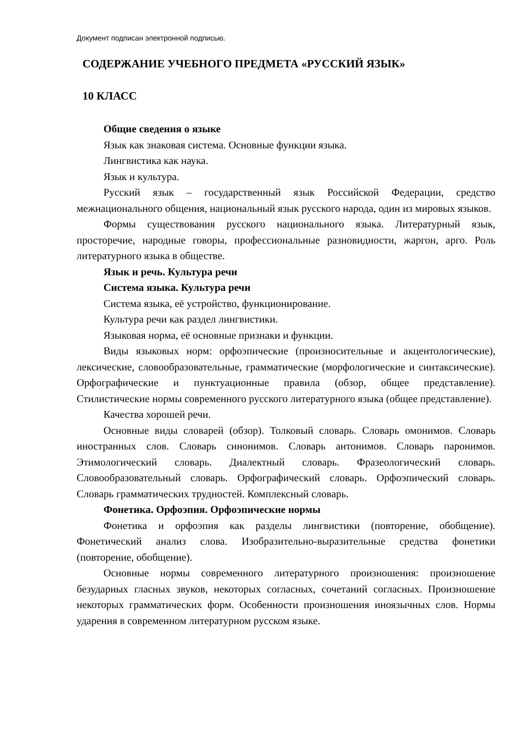Документ подписан электронной подписью.
СОДЕРЖАНИЕ УЧЕБНОГО ПРЕДМЕТА «РУССКИЙ ЯЗЫК»
10 КЛАСС
Общие сведения о языке
Язык как знаковая система. Основные функции языка.
Лингвистика как наука.
Язык и культура.
Русский язык – государственный язык Российской Федерации, средство межнационального общения, национальный язык русского народа, один из мировых языков.
Формы существования русского национального языка. Литературный язык, просторечие, народные говоры, профессиональные разновидности, жаргон, арго. Роль литературного языка в обществе.
Язык и речь. Культура речи
Система языка. Культура речи
Система языка, её устройство, функционирование.
Культура речи как раздел лингвистики.
Языковая норма, её основные признаки и функции.
Виды языковых норм: орфоэпические (произносительные и акцентологические), лексические, словообразовательные, грамматические (морфологические и синтаксические). Орфографические и пунктуационные правила (обзор, общее представление). Стилистические нормы современного русского литературного языка (общее представление).
Качества хорошей речи.
Основные виды словарей (обзор). Толковый словарь. Словарь омонимов. Словарь иностранных слов. Словарь синонимов. Словарь антонимов. Словарь паронимов. Этимологический словарь. Диалектный словарь. Фразеологический словарь. Словообразовательный словарь. Орфографический словарь. Орфоэпический словарь. Словарь грамматических трудностей. Комплексный словарь.
Фонетика. Орфоэпия. Орфоэпические нормы
Фонетика и орфоэпия как разделы лингвистики (повторение, обобщение). Фонетический анализ слова. Изобразительно-выразительные средства фонетики (повторение, обобщение).
Основные нормы современного литературного произношения: произношение безударных гласных звуков, некоторых согласных, сочетаний согласных. Произношение некоторых грамматических форм. Особенности произношения иноязычных слов. Нормы ударения в современном литературном русском языке.